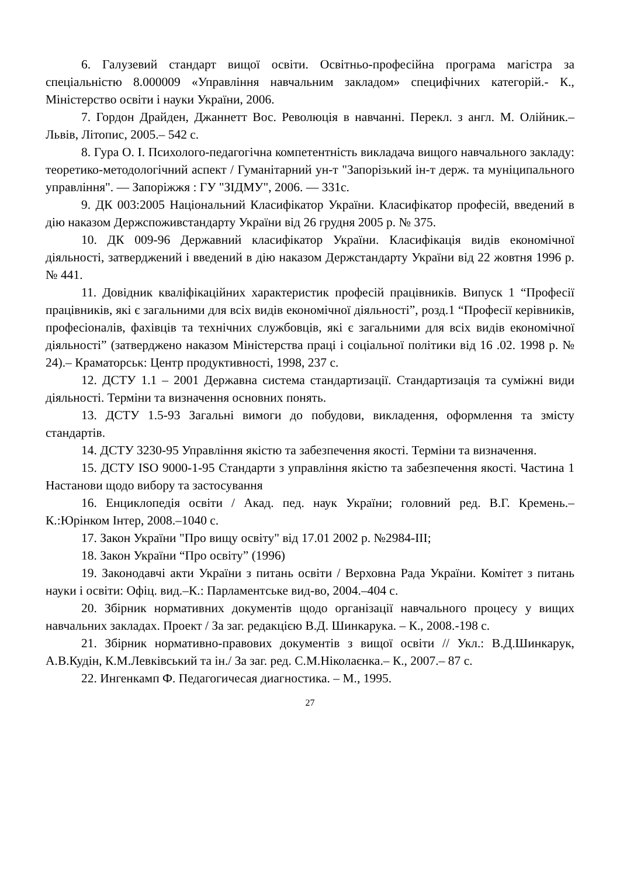6. Галузевий стандарт вищої освіти. Освітньо-професійна програма магістра за спеціальністю 8.000009 «Управління навчальним закладом» специфічних категорій.- К., Міністерство освіти і науки України, 2006.
7. Гордон Драйден, Джаннетт Вос. Революція в навчанні. Перекл. з англ. М. Олійник.–Львів, Літопис, 2005.– 542 с.
8. Гура О. І. Психолого-педагогічна компетентність викладача вищого навчального закладу: теоретико-методологічний аспект / Гуманітарний ун-т "Запорізький ін-т держ. та муніципального управління". — Запоріжжя : ГУ "ЗІДМУ", 2006. — 331с.
9. ДК 003:2005 Національний Класифікатор України. Класифікатор професій, введений в дію наказом Держспоживстандарту України від 26 грудня 2005 р. № 375.
10. ДК 009-96 Державний класифікатор України. Класифікація видів економічної діяльності, затверджений і введений в дію наказом Держстандарту України від 22 жовтня 1996 р. № 441.
11. Довідник кваліфікаційних характеристик професій працівників. Випуск 1 “Професії працівників, які є загальними для всіх видів економічної діяльності”, розд.1 “Професії керівників, професіоналів, фахівців та технічних службовців, які є загальними для всіх видів економічної діяльності” (затверджено наказом Міністерства праці і соціальної політики від 16 .02. 1998 р. № 24).– Краматорськ: Центр продуктивності, 1998, 237 с.
12. ДСТУ 1.1 – 2001 Державна система стандартизації. Стандартизація та суміжні види діяльності. Терміни та визначення основних понять.
13. ДСТУ 1.5-93 Загальні вимоги до побудови, викладення, оформлення та змісту стандартів.
14. ДСТУ 3230-95 Управління якістю та забезпечення якості. Терміни та визначення.
15. ДСТУ ISO 9000-1-95 Стандарти з управління якістю та забезпечення якості. Частина 1 Настанови щодо вибору та застосування
16. Енциклопедія освіти / Акад. пед. наук України; головний ред. В.Г. Кремень.– К.:Юрінком Інтер, 2008.–1040 с.
17. Закон України "Про вищу освіту" від 17.01 2002 р. №2984-ІІІ;
18. Закон України “Про освіту” (1996)
19. Законодавчі акти України з питань освіти / Верховна Рада України. Комітет з питань науки і освіти: Офіц. вид.–К.: Парламентське вид-во, 2004.–404 с.
20. Збірник нормативних документів щодо організації навчального процесу у вищих навчальних закладах. Проект / За заг. редакцією В.Д. Шинкарука. – К., 2008.-198 с.
21. Збірник нормативно-правових документів з вищої освіти // Укл.: В.Д.Шинкарук, А.В.Кудін, К.М.Левківський та ін./ За заг. ред. С.М.Ніколаєнка.– К., 2007.– 87 с.
22. Ингенкамп Ф. Педагогичесая диагностика. – М., 1995.
27